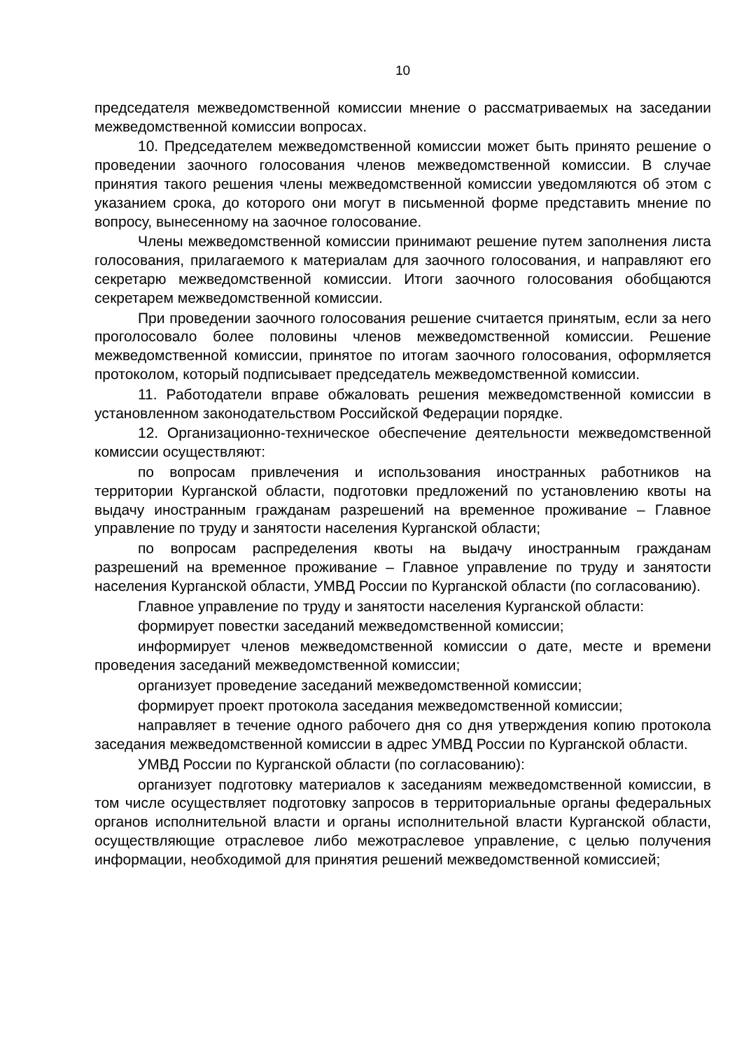10
председателя межведомственной комиссии мнение о рассматриваемых на заседании межведомственной комиссии вопросах.
10. Председателем межведомственной комиссии может быть принято решение о проведении заочного голосования членов межведомственной комиссии. В случае принятия такого решения члены межведомственной комиссии уведомляются об этом с указанием срока, до которого они могут в письменной форме представить мнение по вопросу, вынесенному на заочное голосование.
Члены межведомственной комиссии принимают решение путем заполнения листа голосования, прилагаемого к материалам для заочного голосования, и направляют его секретарю межведомственной комиссии. Итоги заочного голосования обобщаются секретарем межведомственной комиссии.
При проведении заочного голосования решение считается принятым, если за него проголосовало более половины членов межведомственной комиссии. Решение межведомственной комиссии, принятое по итогам заочного голосования, оформляется протоколом, который подписывает председатель межведомственной комиссии.
11. Работодатели вправе обжаловать решения межведомственной комиссии в установленном законодательством Российской Федерации порядке.
12. Организационно-техническое обеспечение деятельности межведомственной комиссии осуществляют:
по вопросам привлечения и использования иностранных работников на территории Курганской области, подготовки предложений по установлению квоты на выдачу иностранным гражданам разрешений на временное проживание – Главное управление по труду и занятости населения Курганской области;
по вопросам распределения квоты на выдачу иностранным гражданам разрешений на временное проживание – Главное управление по труду и занятости населения Курганской области, УМВД России по Курганской области (по согласованию).
Главное управление по труду и занятости населения Курганской области:
формирует повестки заседаний межведомственной комиссии;
информирует членов межведомственной комиссии о дате, месте и времени проведения заседаний межведомственной комиссии;
организует проведение заседаний межведомственной комиссии;
формирует проект протокола заседания межведомственной комиссии;
направляет в течение одного рабочего дня со дня утверждения копию протокола заседания межведомственной комиссии в адрес УМВД России по Курганской области.
УМВД России по Курганской области (по согласованию):
организует подготовку материалов к заседаниям межведомственной комиссии, в том числе осуществляет подготовку запросов в территориальные органы федеральных органов исполнительной власти и органы исполнительной власти Курганской области, осуществляющие отраслевое либо межотраслевое управление, с целью получения информации, необходимой для принятия решений межведомственной комиссией;